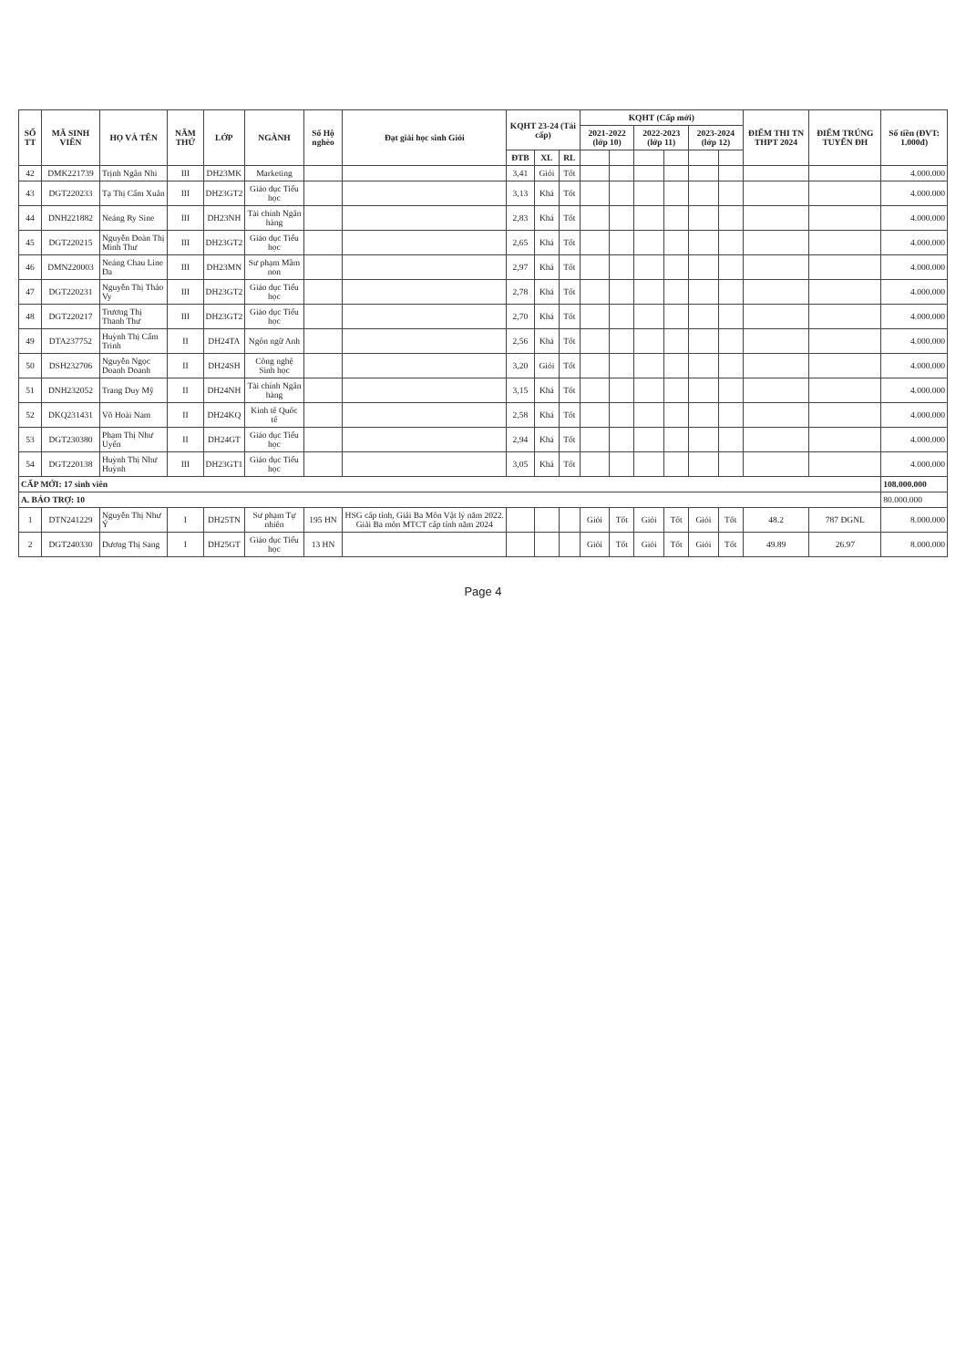| SỐ TT | MÃ SINH VIÊN | HỌ VÀ TÊN | NĂM THỨ | LỚP | NGÀNH | Số Hộ nghèo | Đạt giải học sinh Giỏi | KQHT 23-24 (Tái cấp) | | | KQHT (Cấp mới) | | | | | | ĐIỂM THI TN THPT 2024 | ĐIỂM TRÚNG TUYỂN ĐH | Số tiền (ĐVT: 1.000đ) |
| --- | --- | --- | --- | --- | --- | --- | --- | --- | --- | --- | --- | --- | --- | --- | --- | --- | --- | --- | --- |
| | | | | | | | | | | | 2021-2022 (lớp 10) | | 2022-2023 (lớp 11) | | 2023-2024 (lớp 12) | | | | |
| | | | | | | | | ĐTB | XL | RL | | | | | | | | | |
| 42 | DMK221739 | Trịnh Ngân Nhi | III | DH23MK | Marketing | | | 3,41 | Giỏi | Tốt | | | | | | | | | 4.000.000 |
| 43 | DGT220233 | Tạ Thị Cẩm Xuân | III | DH23GT2 | Giáo dục Tiểu học | | | 3,13 | Khá | Tốt | | | | | | | | | 4.000.000 |
| 44 | DNH221882 | Neáng Ry Sine | III | DH23NH | Tài chính Ngân hàng | | | 2,83 | Khá | Tốt | | | | | | | | | 4.000.000 |
| 45 | DGT220215 | Nguyễn Đoàn Thị Minh Thư | III | DH23GT2 | Giáo dục Tiểu học | | | 2,65 | Khá | Tốt | | | | | | | | | 4.000.000 |
| 46 | DMN220003 | Neáng Chau Line Đa | III | DH23MN | Sư phạm Mầm non | | | 2,97 | Khá | Tốt | | | | | | | | | 4.000.000 |
| 47 | DGT220231 | Nguyễn Thị Thảo Vy | III | DH23GT2 | Giáo dục Tiểu học | | | 2,78 | Khá | Tốt | | | | | | | | | 4.000.000 |
| 48 | DGT220217 | Trương Thị Thanh Thư | III | DH23GT2 | Giáo dục Tiểu học | | | 2,70 | Khá | Tốt | | | | | | | | | 4.000.000 |
| 49 | DTA237752 | Huỳnh Thị Cẩm Trinh | II | DH24TA | Ngôn ngữ Anh | | | 2,56 | Khá | Tốt | | | | | | | | | 4.000.000 |
| 50 | DSH232706 | Nguyễn Ngọc Doanh Doanh | II | DH24SH | Công nghệ Sinh học | | | 3,20 | Giỏi | Tốt | | | | | | | | | 4.000.000 |
| 51 | DNH232052 | Trang Duy Mỹ | II | DH24NH | Tài chính Ngân hàng | | | 3,15 | Khá | Tốt | | | | | | | | | 4.000.000 |
| 52 | DKQ231431 | Võ Hoài Nam | II | DH24KQ | Kinh tế Quốc tế | | | 2,58 | Khá | Tốt | | | | | | | | | 4.000.000 |
| 53 | DGT230380 | Phạm Thị Như Uyển | II | DH24GT | Giáo dục Tiểu học | | | 2,94 | Khá | Tốt | | | | | | | | | 4.000.000 |
| 54 | DGT220138 | Huỳnh Thị Như Huỳnh | III | DH23GT1 | Giáo dục Tiểu học | | | 3,05 | Khá | Tốt | | | | | | | | | 4.000.000 |
| CẤP MỚI: 17 sinh viên | | | | | | | | | | | | | | | | | | | 108.000.000 |
| A. BẢO TRỢ: 10 | | | | | | | | | | | | | | | | | | | 80.000.000 |
| 1 | DTN241229 | Nguyễn Thị Như Ý | I | DH25TN | Sư phạm Tự nhiên | 195 HN | HSG cấp tỉnh, Giải Ba Môn Vật lý năm 2022. Giải Ba môn MTCT cấp tỉnh năm 2024 | | | | Giỏi | Tốt | Giỏi | Tốt | Giỏi | Tốt | 48.2 | 787 ĐGNL | 8.000.000 |
| 2 | DGT240330 | Dương Thị Sang | I | DH25GT | Giáo dục Tiểu học | 13 HN | | | | | Giỏi | Tốt | Giỏi | Tốt | Giỏi | Tốt | 49.89 | 26.97 | 8.000.000 |
Page 4